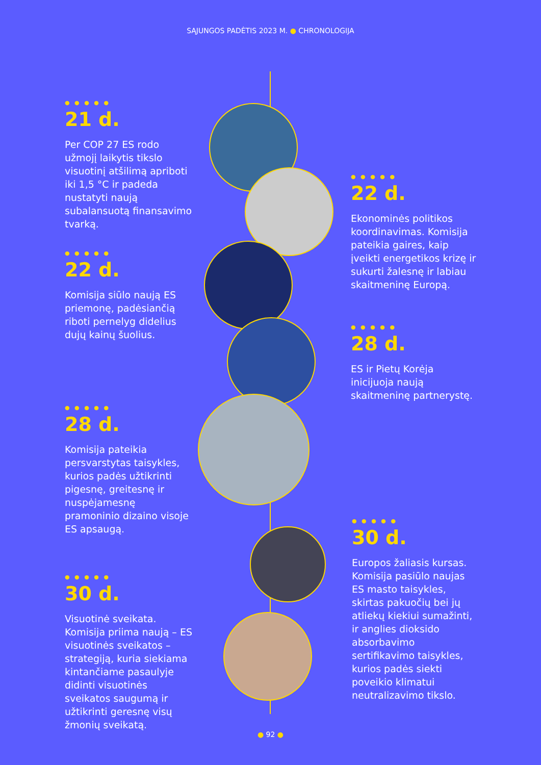SĄJUNGOS PADĖTIS 2023 M. ● CHRONOLOGIJA
● ● ● ● ●
21 d.
Per COP 27 ES rodo užmojį laikytis tikslo visuotinį atšilimą apriboti iki 1,5 °C ir padeda nustatyti naują subalansuotą finansavimo tvarką.
● ● ● ● ●
22 d.
Ekonominės politikos koordinavimas. Komisija pateikia gaires, kaip įveikti energetikos krizę ir sukurti žalesnę ir labiau skaitmeninę Europą.
● ● ● ● ●
22 d.
Komisija siūlo naują ES priemonę, padėsiančią riboti pernelyg didelius dujų kainų šuolius.
● ● ● ● ●
28 d.
ES ir Pietų Korėja inicijuoja naują skaitmeninę partnerystę.
● ● ● ● ●
28 d.
Komisija pateikia persvarstytas taisykles, kurios padės užtikrinti pigesnę, greitesnę ir nuspėjamesnę pramoninio dizaino visoje ES apsaugą.
● ● ● ● ●
30 d.
Europos žaliasis kursas. Komisija pasiūlo naujas ES masto taisykles, skirtas pakuočių bei jų atliekų kiekiui sumažinti, ir anglies dioksido absorbavimo sertifikavimo taisykles, kurios padės siekti poveikio klimatui neutralizavimo tikslo.
● ● ● ● ●
30 d.
Visuotinė sveikata. Komisija priima naują – ES visuotinės sveikatos – strategiją, kuria siekiama kintančiame pasaulyje didinti visuotinės sveikatos saugumą ir užtikrinti geresnę visų žmonių sveikatą.
● 92 ●